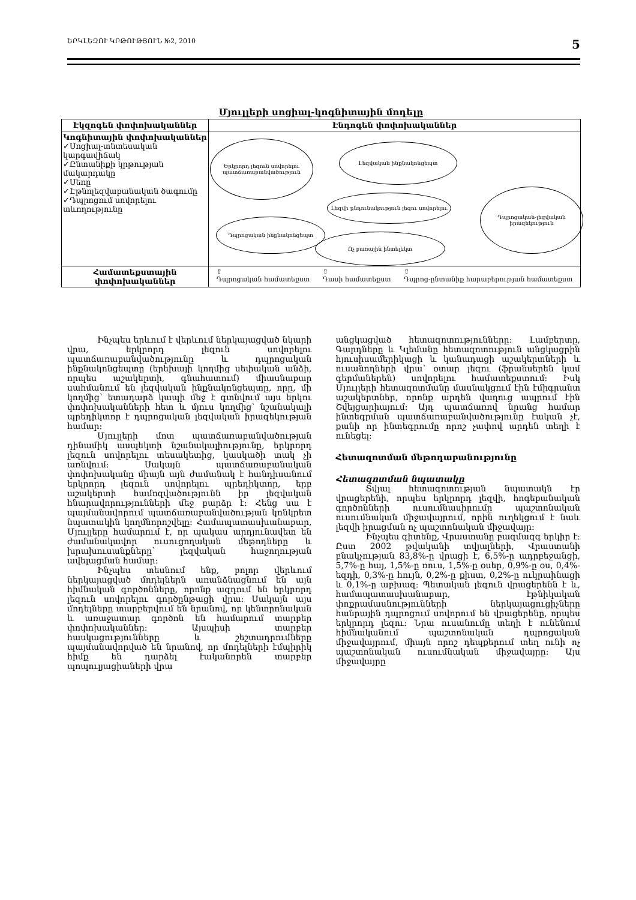ԵՐԿԼԵԶՈՒ ԿՐԹՈՒԹՅՈՒՆ №2, 2010 5
Մյուլլերի սոցիալ-կոգնիտային մոդելը
| Էկզոգեն փոփոխականներ | Էնդոգեն փոփոխականներ |
| --- | --- |
| Կոգնիտային փոփոխականներ ✓Սոցիալ-տնտեսական կարգավիճակ ✓Ընտանիքի կրթության մակարդակը ✓Սեռը ✓Էթնոլեզվաբանական ծագումը ✓Դպրոցում սովորելու տևողությունը | Երկրորդ լեզուն սովորելու պատճառաբանվածություն Լեզվական ինքնակոնցեպտ Դպրոցական-լեզվական իրազեկություն Լեզվի ընդունակություն լեզու սովորելու Դպրոցական ինքնակոնցեպտ Ոչ բառային ինտելեկտ |
| Համատեքստային փոփոխականներ | ⇧ Դպրոցական համատեքստ ⇧ Դասի համատեքստ ⇧ Դպրոց-ընտանիք հարաբերության համատեքստ |
Ինչպես երևում է վերևում ներկայացված նկարի վրա, երկրորդ լեզուն սովորելու պատճառաբանվածությունը և դպրոցական ինքնակոնցեպտը (երեխայի կողմից սեփական անձի, որպես աշակերտի, գնահատում) միասնաբար սահմանում են լեզվական ինքնակոնցեպտը, որը, մի կողմից՝ ետադարձ կապի մեջ է գտնվում այս երկու փոփոխականների հետ և մյուս կողմից՝ նշանակալի պրեդիկտոր է դպրոցական լեզվական իրազեկության համար:
Մյուլլերի մոտ պատճառաբանվածության դինամիկ ասպեկտի նշանակալիությունը, երկրորդ լեզուն սովորելու տեսակետից, կասկածի տակ չի առնվում: Սակայն պատճառաբանական փոփոխականը միայն այն ժամանակ է հանդիսանում երկրորդ լեզուն սովորելու պրեդիկտոր, երբ աշակերտի համոզվածությունն իր լեզվական հնարավորությունների մեջ բարձր է: Հենց սա է պայմանավորում պատճառաբանվածության կոնկրետ նպատակին կողմնորոշվելը: Համապատասխանաբար, Մյուլլերը համարում է, որ պակաս արդյունավետ են ժամանակավոր ուսուցողական մեթոդները և խրախուսանքները՝ լեզվական հաջողության ավելացման համար:
Ինչպես տեսնում ենք, բոլոր վերևում ներկայացված մոդելներն առանձնացնում են այն հիմնական գործոնները, որոնք ազդում են երկրորդ լեզուն սովորելու գործընթացի վրա: Սակայն այս մոդելները տարբերվում են նրանով, որ կենտրոնական և առաջատար գործոն են համարում տարբեր փոփոխականներ: Այսպիսի տարբեր հասկացությունները և շեշտադրումները պայմանավորված են նրանով, որ մոդելների էմպիրիկ հիմք են դարձել էականորեն տարբեր պոպուլյացիաների վրա
անցկացված հետազոտությունները: Լամբերտը, Գարդները և Կլեմանը հետազոտություն անցկացրին հյուսիսամերիկացի և կանադացի աշակերտների և ուսանողների վրա՝ օտար լեզու (ֆրանսերեն կամ գերմաներեն) սովորելու համատեքստում: Իսկ Մյուլլերի հետազոտմանը մասնակցում էին էմիգրանտ աշակերտներ, որոնք արդեն վաղուց ապրում էին Շվեյցարիայում: Այդ պատճառով նրանց համար ինտեգրման պատճառաբանվածությունը էական չէ, քանի որ ինտեգրումը որոշ չափով արդեն տեղի է ունեցել:
Հետազոտման մեթոդաբանությունը
Հետազոտման նպատակը
Տվյալ հետազոտության նպատակն էր վրացերենի, որպես երկրորդ լեզվի, հոգեբանական գործոնների ուսումնասիրումը պաշտոնական ուսումնական միջավայրում, որին ուղեկցում է նաև լեզվի իրացման ոչ պաշտոնական միջավայր:
Ինչպես գիտենք, Վրաստանը բազմազգ երկիր է: Ըստ 2002 թվականի տվյալների, Վրաստանի բնակչության 83,8%-ը վրացի է, 6,5%-ը ադրբեջանցի, 5,7%-ը հայ, 1,5%-ը ռուս, 1,5%-ը օսեր, 0,9%-ը օս, 0,4%-եզդի, 0,3%-ը հույն, 0,2%-ը քիստ, 0,2%-ը ուկրաինացի և 0,1%-ը աբխազ: Պետական լեզուն վրացերենն է և, համապատասխանաբար, էթնիկական փոքրամասնությունների ներկայացուցիչները հանրային դպրոցում սովորում են վրացերենը, որպես երկրորդ լեզու: Նրա ուսանումը տեղի է ունենում հիմնականում պաշտոնական դպրոցական միջավայրում, միայն որոշ դեպքերում տեղ ունի ոչ պաշտոնական ուսումնական միջավայրը: Այս միջավայրը